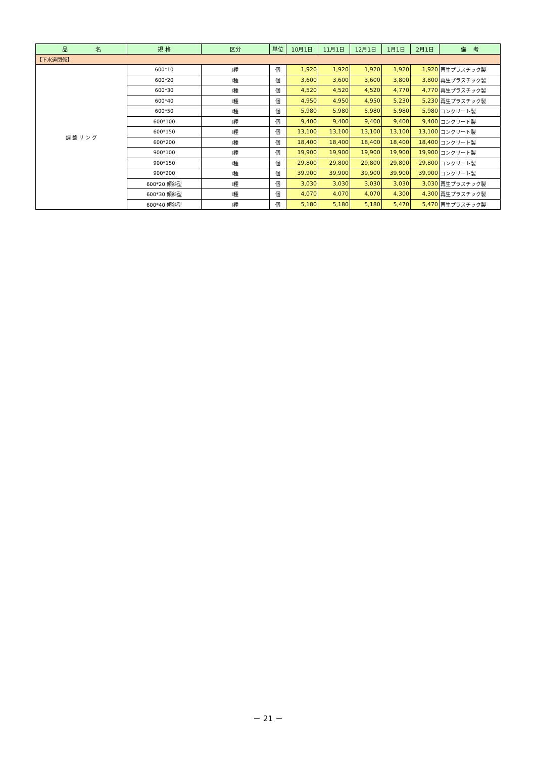| 品 名 | 規 格 | 区分 | 単位 | 10月1日 | 11月1日 | 12月1日 | 1月1日 | 2月1日 | 備 考 |
| --- | --- | --- | --- | --- | --- | --- | --- | --- | --- |
| 【下水道関係】 | | | | | | | | | |
| 調 整 リ ン グ | 600*10 | Ⅰ種 | 個 | 1,920 | 1,920 | 1,920 | 1,920 | 1,920 | 再生プラスチック製 |
| | 600*20 | Ⅰ種 | 個 | 3,600 | 3,600 | 3,600 | 3,800 | 3,800 | 再生プラスチック製 |
| | 600*30 | Ⅰ種 | 個 | 4,520 | 4,520 | 4,520 | 4,770 | 4,770 | 再生プラスチック製 |
| | 600*40 | Ⅰ種 | 個 | 4,950 | 4,950 | 4,950 | 5,230 | 5,230 | 再生プラスチック製 |
| | 600*50 | Ⅰ種 | 個 | 5,980 | 5,980 | 5,980 | 5,980 | 5,980 | コンクリート製 |
| | 600*100 | Ⅰ種 | 個 | 9,400 | 9,400 | 9,400 | 9,400 | 9,400 | コンクリート製 |
| | 600*150 | Ⅰ種 | 個 | 13,100 | 13,100 | 13,100 | 13,100 | 13,100 | コンクリート製 |
| | 600*200 | Ⅰ種 | 個 | 18,400 | 18,400 | 18,400 | 18,400 | 18,400 | コンクリート製 |
| | 900*100 | Ⅰ種 | 個 | 19,900 | 19,900 | 19,900 | 19,900 | 19,900 | コンクリート製 |
| | 900*150 | Ⅰ種 | 個 | 29,800 | 29,800 | 29,800 | 29,800 | 29,800 | コンクリート製 |
| | 900*200 | Ⅰ種 | 個 | 39,900 | 39,900 | 39,900 | 39,900 | 39,900 | コンクリート製 |
| | 600*20 傾斜型 | Ⅰ種 | 個 | 3,030 | 3,030 | 3,030 | 3,030 | 3,030 | 再生プラスチック製 |
| | 600*30 傾斜型 | Ⅰ種 | 個 | 4,070 | 4,070 | 4,070 | 4,300 | 4,300 | 再生プラスチック製 |
| | 600*40 傾斜型 | Ⅰ種 | 個 | 5,180 | 5,180 | 5,180 | 5,470 | 5,470 | 再生プラスチック製 |
－ 21 －